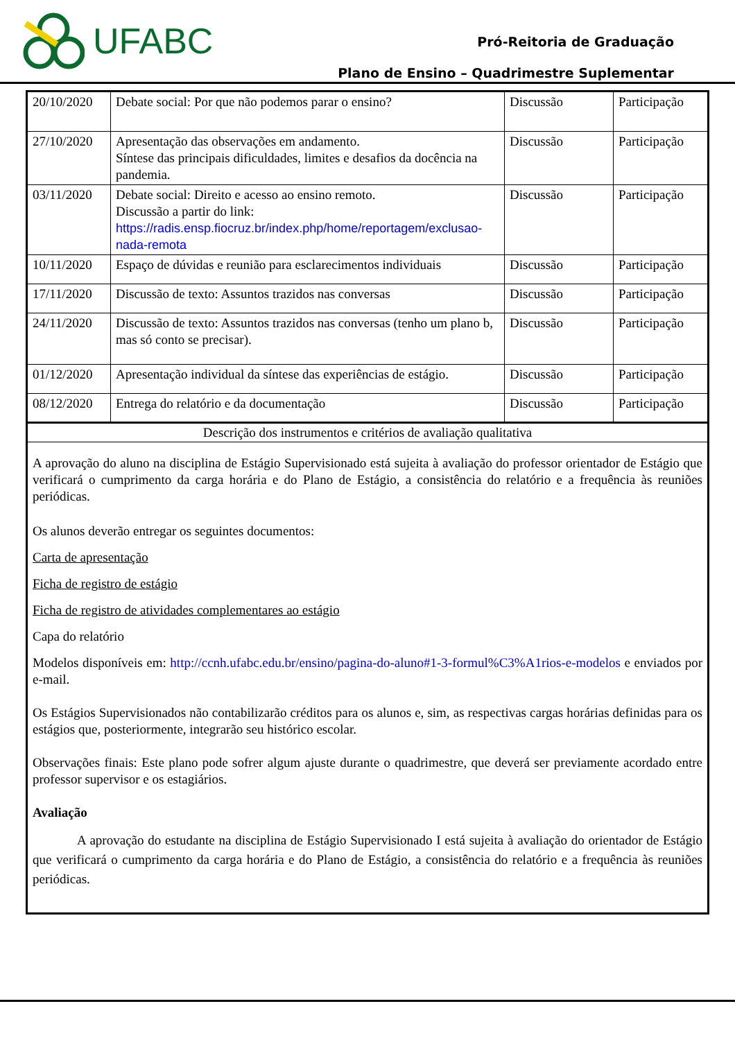UFABC
Pró-Reitoria de Graduação
Plano de Ensino – Quadrimestre Suplementar
| 20/10/2020 | Debate social: Por que não podemos parar o ensino? | Discussão | Participação |
| 27/10/2020 | Apresentação das observações em andamento. Síntese das principais dificuldades, limites e desafios da docência na pandemia. | Discussão | Participação |
| 03/11/2020 | Debate social: Direito e acesso ao ensino remoto. Discussão a partir do link: https://radis.ensp.fiocruz.br/index.php/home/reportagem/exclusao-nada-remota | Discussão | Participação |
| 10/11/2020 | Espaço de dúvidas e reunião para esclarecimentos individuais | Discussão | Participação |
| 17/11/2020 | Discussão de texto: Assuntos trazidos nas conversas | Discussão | Participação |
| 24/11/2020 | Discussão de texto: Assuntos trazidos nas conversas (tenho um plano b, mas só conto se precisar). | Discussão | Participação |
| 01/12/2020 | Apresentação individual da síntese das experiências de estágio. | Discussão | Participação |
| 08/12/2020 | Entrega do relatório e da documentação | Discussão | Participação |
Descrição dos instrumentos e critérios de avaliação qualitativa
A aprovação do aluno na disciplina de Estágio Supervisionado está sujeita à avaliação do professor orientador de Estágio que verificará o cumprimento da carga horária e do Plano de Estágio, a consistência do relatório e a frequência às reuniões periódicas.
Os alunos deverão entregar os seguintes documentos:
Carta de apresentação
Ficha de registro de estágio
Ficha de registro de atividades complementares ao estágio
Capa do relatório
Modelos disponíveis em: http://ccnh.ufabc.edu.br/ensino/pagina-do-aluno#1-3-formul%C3%A1rios-e-modelos e enviados por e-mail.
Os Estágios Supervisionados não contabilizarão créditos para os alunos e, sim, as respectivas cargas horárias definidas para os estágios que, posteriormente, integrarão seu histórico escolar.
Observações finais: Este plano pode sofrer algum ajuste durante o quadrimestre, que deverá ser previamente acordado entre professor supervisor e os estagiários.
Avaliação
A aprovação do estudante na disciplina de Estágio Supervisionado I está sujeita à avaliação do orientador de Estágio que verificará o cumprimento da carga horária e do Plano de Estágio, a consistência do relatório e a frequência às reuniões periódicas.